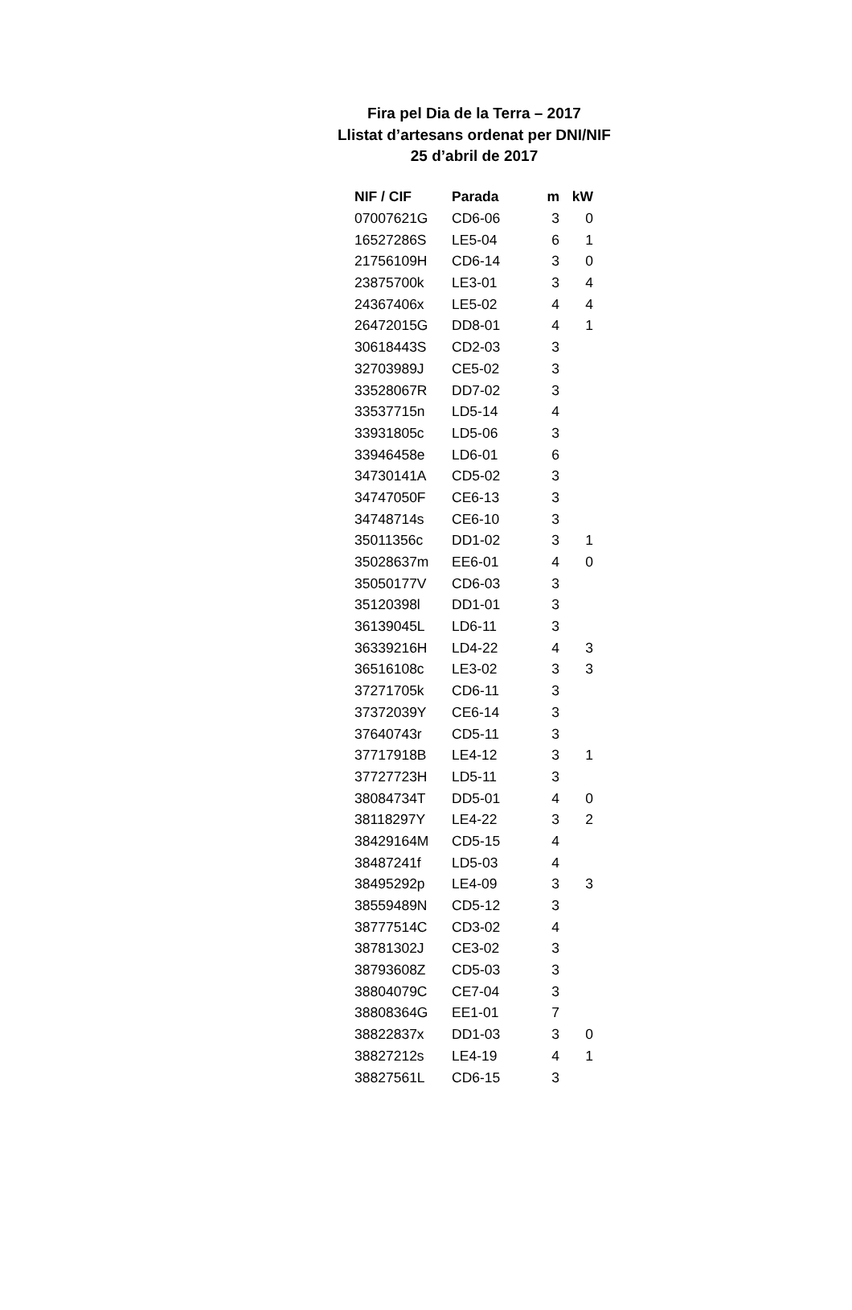Fira pel Dia de la Terra – 2017
Llistat d’artesans ordenat per DNI/NIF
25 d’abril de 2017
| NIF / CIF | Parada | m | kW |
| --- | --- | --- | --- |
| 07007621G | CD6-06 | 3 | 0 |
| 16527286S | LE5-04 | 6 | 1 |
| 21756109H | CD6-14 | 3 | 0 |
| 23875700k | LE3-01 | 3 | 4 |
| 24367406x | LE5-02 | 4 | 4 |
| 26472015G | DD8-01 | 4 | 1 |
| 30618443S | CD2-03 | 3 | |
| 32703989J | CE5-02 | 3 | |
| 33528067R | DD7-02 | 3 | |
| 33537715n | LD5-14 | 4 | |
| 33931805c | LD5-06 | 3 | |
| 33946458e | LD6-01 | 6 | |
| 34730141A | CD5-02 | 3 | |
| 34747050F | CE6-13 | 3 | |
| 34748714s | CE6-10 | 3 | |
| 35011356c | DD1-02 | 3 | 1 |
| 35028637m | EE6-01 | 4 | 0 |
| 35050177V | CD6-03 | 3 | |
| 35120398l | DD1-01 | 3 | |
| 36139045L | LD6-11 | 3 | |
| 36339216H | LD4-22 | 4 | 3 |
| 36516108c | LE3-02 | 3 | 3 |
| 37271705k | CD6-11 | 3 | |
| 37372039Y | CE6-14 | 3 | |
| 37640743r | CD5-11 | 3 | |
| 37717918B | LE4-12 | 3 | 1 |
| 37727723H | LD5-11 | 3 | |
| 38084734T | DD5-01 | 4 | 0 |
| 38118297Y | LE4-22 | 3 | 2 |
| 38429164M | CD5-15 | 4 | |
| 38487241f | LD5-03 | 4 | |
| 38495292p | LE4-09 | 3 | 3 |
| 38559489N | CD5-12 | 3 | |
| 38777514C | CD3-02 | 4 | |
| 38781302J | CE3-02 | 3 | |
| 38793608Z | CD5-03 | 3 | |
| 38804079C | CE7-04 | 3 | |
| 38808364G | EE1-01 | 7 | |
| 38822837x | DD1-03 | 3 | 0 |
| 38827212s | LE4-19 | 4 | 1 |
| 38827561L | CD6-15 | 3 | |